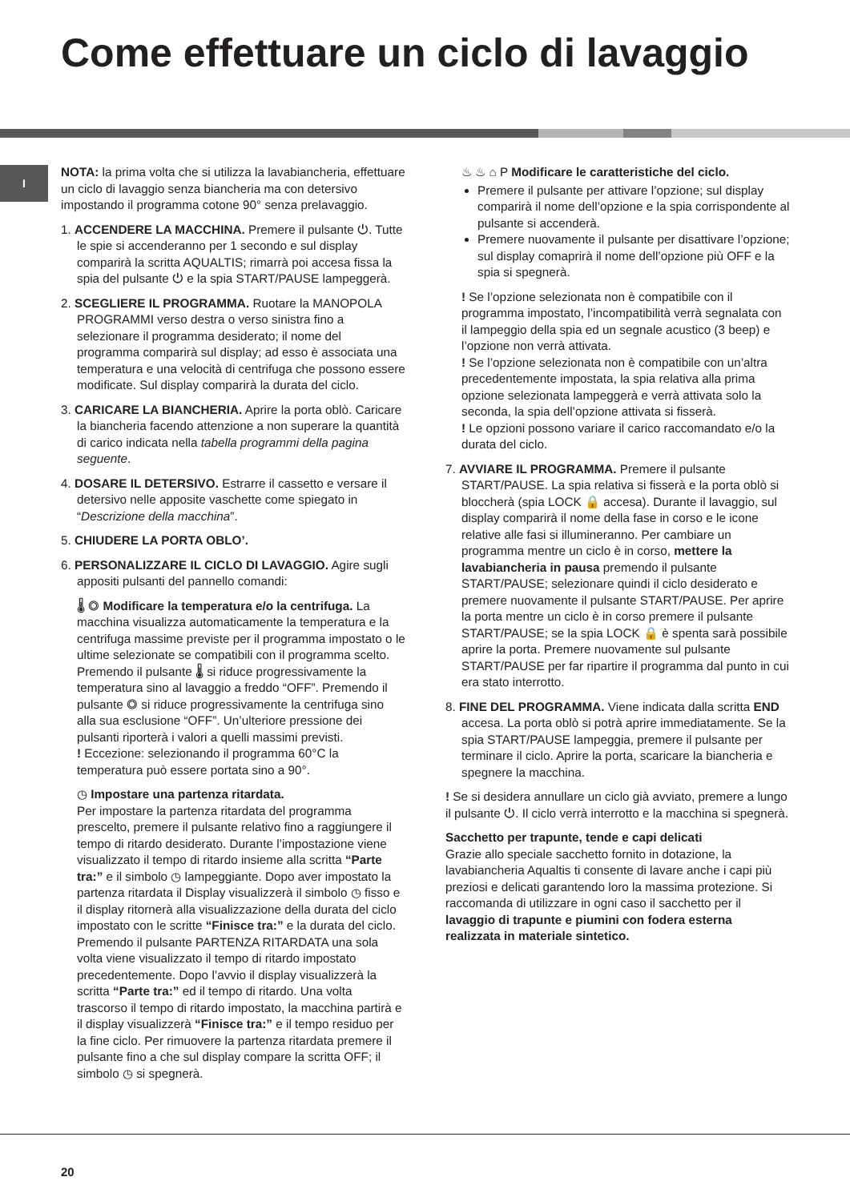Come effettuare un ciclo di lavaggio
I
NOTA: la prima volta che si utilizza la lavabiancheria, effettuare un ciclo di lavaggio senza biancheria ma con detersivo impostando il programma cotone 90° senza prelavaggio.
1. ACCENDERE LA MACCHINA. Premere il pulsante ⏻. Tutte le spie si accenderanno per 1 secondo e sul display comparirà la scritta AQUALTIS; rimarrà poi accesa fissa la spia del pulsante ⏻ e la spia START/PAUSE lampeggerà.
2. SCEGLIERE IL PROGRAMMA. Ruotare la MANOPOLA PROGRAMMI verso destra o verso sinistra fino a selezionare il programma desiderato; il nome del programma comparirà sul display; ad esso è associata una temperatura e una velocità di centrifuga che possono essere modificate. Sul display comparirà la durata del ciclo.
3. CARICARE LA BIANCHERIA. Aprire la porta oblò. Caricare la biancheria facendo attenzione a non superare la quantità di carico indicata nella tabella programmi della pagina seguente.
4. DOSARE IL DETERSIVO. Estrarre il cassetto e versare il detersivo nelle apposite vaschette come spiegato in “Descrizione della macchina”.
5. CHIUDERE LA PORTA OBLO’.
6. PERSONALIZZARE IL CICLO DI LAVAGGIO. Agire sugli appositi pulsanti del pannello comandi:
🌡 ◎ Modificare la temperatura e/o la centrifuga. La macchina visualizza automaticamente la temperatura e la centrifuga massime previste per il programma impostato o le ultime selezionate se compatibili con il programma scelto. Premendo il pulsante 🌡 si riduce progressivamente la temperatura sino al lavaggio a freddo “OFF”. Premendo il pulsante ◎ si riduce progressivamente la centrifuga sino alla sua esclusione “OFF”. Un’ulteriore pressione dei pulsanti riporterà i valori a quelli massimi previsti.
! Eccezione: selezionando il programma 60°C la temperatura può essere portata sino a 90°.
◷ Impostare una partenza ritardata.
Per impostare la partenza ritardata del programma prescelto, premere il pulsante relativo fino a raggiungere il tempo di ritardo desiderato. Durante l’impostazione viene visualizzato il tempo di ritardo insieme alla scritta “Parte tra:” e il simbolo ◷ lampeggiante. Dopo aver impostato la partenza ritardata il Display visualizzerà il simbolo ◷ fisso e il display ritornerà alla visualizzazione della durata del ciclo impostato con le scritte “Finisce tra:” e la durata del ciclo. Premendo il pulsante PARTENZA RITARDATA una sola volta viene visualizzato il tempo di ritardo impostato precedentemente. Dopo l’avvio il display visualizzerà la scritta “Parte tra:” ed il tempo di ritardo. Una volta trascorso il tempo di ritardo impostato, la macchina partirà e il display visualizzerà “Finisce tra:” e il tempo residuo per la fine ciclo. Per rimuovere la partenza ritardata premere il pulsante fino a che sul display compare la scritta OFF; il simbolo ◷ si spegnerà.
♨ ♨ ⌂ P Modificare le caratteristiche del ciclo.
Premere il pulsante per attivare l’opzione; sul display comparirà il nome dell’opzione e la spia corrispondente al pulsante si accenderà.
Premere nuovamente il pulsante per disattivare l’opzione; sul display comaprirà il nome dell’opzione più OFF e la spia si spegnerà.
! Se l’opzione selezionata non è compatibile con il programma impostato, l’incompatibilità verrà segnalata con il lampeggio della spia ed un segnale acustico (3 beep) e l’opzione non verrà attivata.
! Se l’opzione selezionata non è compatibile con un’altra precedentemente impostata, la spia relativa alla prima opzione selezionata lampeggerà e verrà attivata solo la seconda, la spia dell’opzione attivata si fisserà.
! Le opzioni possono variare il carico raccomandato e/o la durata del ciclo.
7. AVVIARE IL PROGRAMMA. Premere il pulsante START/PAUSE. La spia relativa si fisserà e la porta oblò si bloccherà (spia LOCK 🔒 accesa). Durante il lavaggio, sul display comparirà il nome della fase in corso e le icone relative alle fasi si illumineranno. Per cambiare un programma mentre un ciclo è in corso, mettere la lavabiancheria in pausa premendo il pulsante START/PAUSE; selezionare quindi il ciclo desiderato e premere nuovamente il pulsante START/PAUSE. Per aprire la porta mentre un ciclo è in corso premere il pulsante START/PAUSE; se la spia LOCK 🔒 è spenta sarà possibile aprire la porta. Premere nuovamente sul pulsante START/PAUSE per far ripartire il programma dal punto in cui era stato interrotto.
8. FINE DEL PROGRAMMA. Viene indicata dalla scritta END accesa. La porta oblò si potrà aprire immediatamente. Se la spia START/PAUSE lampeggia, premere il pulsante per terminare il ciclo. Aprire la porta, scaricare la biancheria e spegnere la macchina.
! Se si desidera annullare un ciclo già avviato, premere a lungo il pulsante ⏻. Il ciclo verrà interrotto e la macchina si spegnerà.
Sacchetto per trapunte, tende e capi delicati
Grazie allo speciale sacchetto fornito in dotazione, la lavabiancheria Aqualtis ti consente di lavare anche i capi più preziosi e delicati garantendo loro la massima protezione. Si raccomanda di utilizzare in ogni caso il sacchetto per il lavaggio di trapunte e piumini con fodera esterna realizzata in materiale sintetico.
20